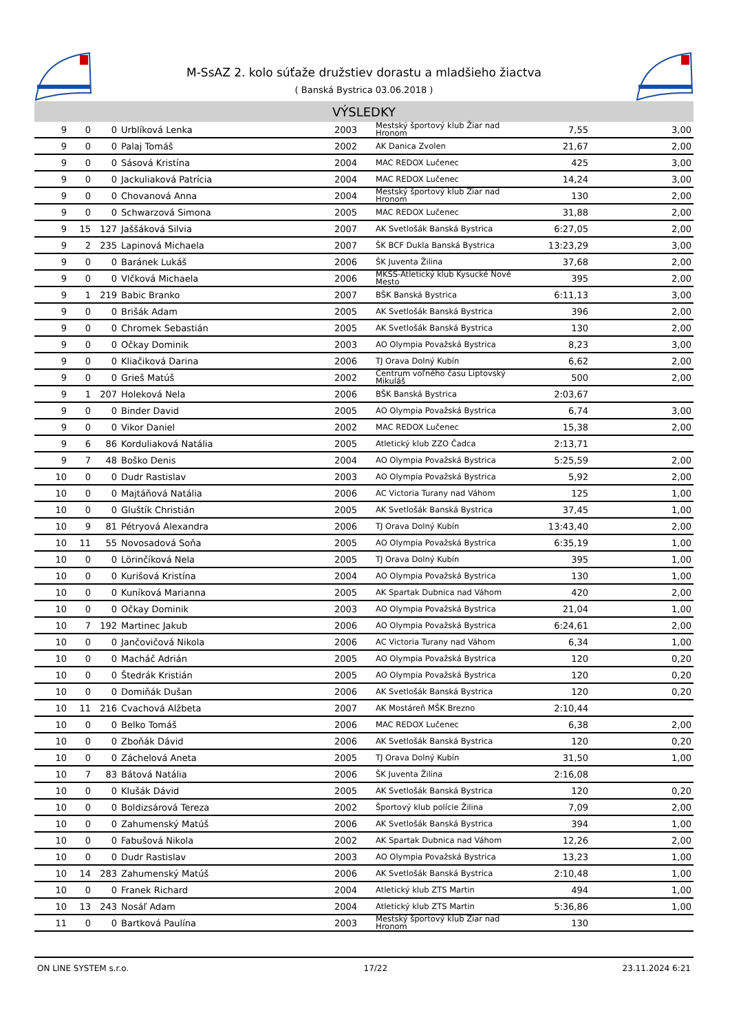M-SsAZ 2. kolo súťaže družstiev dorastu a mladšieho žiactva
( Banská Bystrica 03.06.2018 )
VÝSLEDKY
| 9 | 0 | 0 | Urblíková Lenka | 2003 | Mestský športový klub Žiar nad Hronom | 7,55 | 3,00 |
| 9 | 0 | 0 | Palaj Tomáš | 2002 | AK Danica Zvolen | 21,67 | 2,00 |
| 9 | 0 | 0 | Sásová Kristína | 2004 | MAC REDOX Lučenec | 425 | 3,00 |
| 9 | 0 | 0 | Jackuliaková Patrícia | 2004 | MAC REDOX Lučenec | 14,24 | 3,00 |
| 9 | 0 | 0 | Chovanová Anna | 2004 | Mestský športový klub Žiar nad Hronom | 130 | 2,00 |
| 9 | 0 | 0 | Schwarzová Simona | 2005 | MAC REDOX Lučenec | 31,88 | 2,00 |
| 9 | 15 | 127 | Jaššáková Silvia | 2007 | AK Svetlošák Banská Bystrica | 6:27,05 | 2,00 |
| 9 | 2 | 235 | Lapinová Michaela | 2007 | ŠK BCF Dukla Banská Bystrica | 13:23,29 | 3,00 |
| 9 | 0 | 0 | Baránek Lukáš | 2006 | ŠK Juventa Žilina | 37,68 | 2,00 |
| 9 | 0 | 0 | Vlčková Michaela | 2006 | MKŠS-Atletický klub Kysucké Nové Mesto | 395 | 2,00 |
| 9 | 1 | 219 | Babic Branko | 2007 | BŠK Banská Bystrica | 6:11,13 | 3,00 |
| 9 | 0 | 0 | Brišák Adam | 2005 | AK Svetlošák Banská Bystrica | 396 | 2,00 |
| 9 | 0 | 0 | Chromek Sebastián | 2005 | AK Svetlošák Banská Bystrica | 130 | 2,00 |
| 9 | 0 | 0 | Očkay Dominik | 2003 | AO Olympia Považská Bystrica | 8,23 | 3,00 |
| 9 | 0 | 0 | Kliačiková Darina | 2006 | TJ Orava Dolný Kubín | 6,62 | 2,00 |
| 9 | 0 | 0 | Grieš Matúš | 2002 | Centrum voľného času Liptovský Mikuláš | 500 | 2,00 |
| 9 | 1 | 207 | Holeková Nela | 2006 | BŠK Banská Bystrica | 2:03,67 | |
| 9 | 0 | 0 | Binder David | 2005 | AO Olympia Považská Bystrica | 6,74 | 3,00 |
| 9 | 0 | 0 | Vikor Daniel | 2002 | MAC REDOX Lučenec | 15,38 | 2,00 |
| 9 | 6 | 86 | Korduliaková Natália | 2005 | Atletický klub ZZO Čadca | 2:13,71 | |
| 9 | 7 | 48 | Boško Denis | 2004 | AO Olympia Považská Bystrica | 5:25,59 | 2,00 |
| 10 | 0 | 0 | Dudr Rastislav | 2003 | AO Olympia Považská Bystrica | 5,92 | 2,00 |
| 10 | 0 | 0 | Majtáňová Natália | 2006 | AC Victoria Turany nad Váhom | 125 | 1,00 |
| 10 | 0 | 0 | Gluštík Christián | 2005 | AK Svetlošák Banská Bystrica | 37,45 | 1,00 |
| 10 | 9 | 81 | Pétryová Alexandra | 2006 | TJ Orava Dolný Kubín | 13:43,40 | 2,00 |
| 10 | 11 | 55 | Novosadová Soňa | 2005 | AO Olympia Považská Bystrica | 6:35,19 | 1,00 |
| 10 | 0 | 0 | Lörinčíková Nela | 2005 | TJ Orava Dolný Kubín | 395 | 1,00 |
| 10 | 0 | 0 | Kurišová Kristína | 2004 | AO Olympia Považská Bystrica | 130 | 1,00 |
| 10 | 0 | 0 | Kuníková Marianna | 2005 | AK Spartak Dubnica nad Váhom | 420 | 2,00 |
| 10 | 0 | 0 | Očkay Dominik | 2003 | AO Olympia Považská Bystrica | 21,04 | 1,00 |
| 10 | 7 | 192 | Martinec Jakub | 2006 | AO Olympia Považská Bystrica | 6:24,61 | 2,00 |
| 10 | 0 | 0 | Jančovičová Nikola | 2006 | AC Victoria Turany nad Váhom | 6,34 | 1,00 |
| 10 | 0 | 0 | Macháč Adrián | 2005 | AO Olympia Považská Bystrica | 120 | 0,20 |
| 10 | 0 | 0 | Štedrák Kristián | 2005 | AO Olympia Považská Bystrica | 120 | 0,20 |
| 10 | 0 | 0 | Domiňák Dušan | 2006 | AK Svetlošák Banská Bystrica | 120 | 0,20 |
| 10 | 11 | 216 | Cvachová Alžbeta | 2007 | AK Mostáreň MŠK Brezno | 2:10,44 | |
| 10 | 0 | 0 | Belko Tomáš | 2006 | MAC REDOX Lučenec | 6,38 | 2,00 |
| 10 | 0 | 0 | Zboňák Dávid | 2006 | AK Svetlošák Banská Bystrica | 120 | 0,20 |
| 10 | 0 | 0 | Záchelová Aneta | 2005 | TJ Orava Dolný Kubín | 31,50 | 1,00 |
| 10 | 7 | 83 | Bátová Natália | 2006 | ŠK Juventa Žilina | 2:16,08 | |
| 10 | 0 | 0 | Klušák Dávid | 2005 | AK Svetlošák Banská Bystrica | 120 | 0,20 |
| 10 | 0 | 0 | Boldizsárová Tereza | 2002 | Športový klub polície Žilina | 7,09 | 2,00 |
| 10 | 0 | 0 | Zahumenský Matúš | 2006 | AK Svetlošák Banská Bystrica | 394 | 1,00 |
| 10 | 0 | 0 | Fabušová Nikola | 2002 | AK Spartak Dubnica nad Váhom | 12,26 | 2,00 |
| 10 | 0 | 0 | Dudr Rastislav | 2003 | AO Olympia Považská Bystrica | 13,23 | 1,00 |
| 10 | 14 | 283 | Zahumenský Matúš | 2006 | AK Svetlošák Banská Bystrica | 2:10,48 | 1,00 |
| 10 | 0 | 0 | Franek Richard | 2004 | Atletický klub ZTS Martin | 494 | 1,00 |
| 10 | 13 | 243 | Nosáľ Adam | 2004 | Atletický klub ZTS Martin | 5:36,86 | 1,00 |
| 11 | 0 | 0 | Bartková Paulína | 2003 | Mestský športový klub Žiar nad Hronom | 130 | |
ON LINE SYSTEM s.r.o. 17/22 23.11.2024 6:21